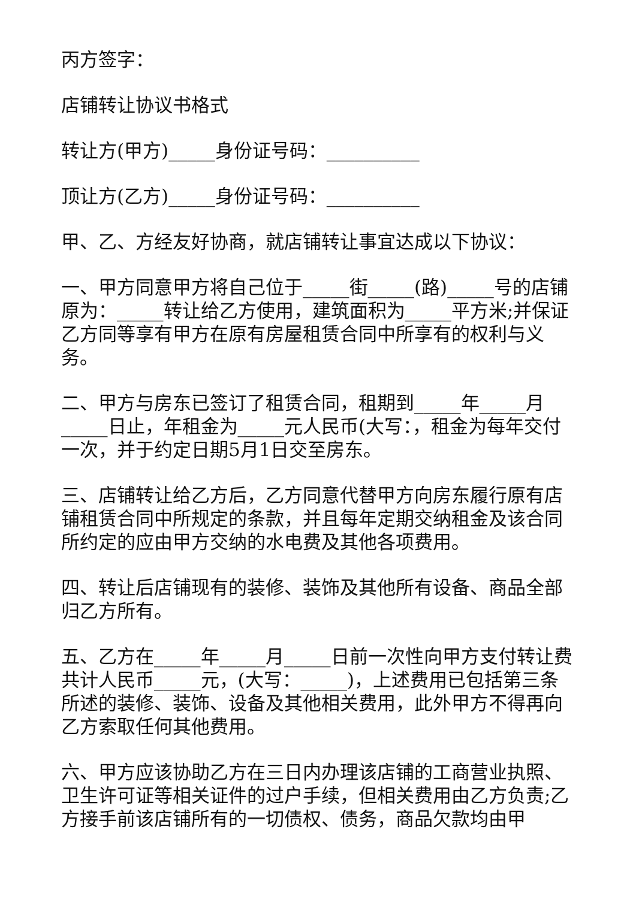丙方签字：
店铺转让协议书格式
转让方(甲方)_____身份证号码：__________
顶让方(乙方)_____身份证号码：__________
甲、乙、方经友好协商，就店铺转让事宜达成以下协议：
一、甲方同意甲方将自己位于_____街_____(路)_____号的店铺原为：_____转让给乙方使用，建筑面积为_____平方米;并保证乙方同等享有甲方在原有房屋租赁合同中所享有的权利与义务。
二、甲方与房东已签订了租赁合同，租期到_____年_____月_____日止，年租金为_____元人民币(大写：，租金为每年交付一次，并于约定日期5月1日交至房东。
三、店铺转让给乙方后，乙方同意代替甲方向房东履行原有店铺租赁合同中所规定的条款，并且每年定期交纳租金及该合同所约定的应由甲方交纳的水电费及其他各项费用。
四、转让后店铺现有的装修、装饰及其他所有设备、商品全部归乙方所有。
五、乙方在_____年_____月_____日前一次性向甲方支付转让费共计人民币_____元，(大写：_____)，上述费用已包括第三条所述的装修、装饰、设备及其他相关费用，此外甲方不得再向乙方索取任何其他费用。
六、甲方应该协助乙方在三日内办理该店铺的工商营业执照、卫生许可证等相关证件的过户手续，但相关费用由乙方负责;乙方接手前该店铺所有的一切债权、债务，商品欠款均由甲